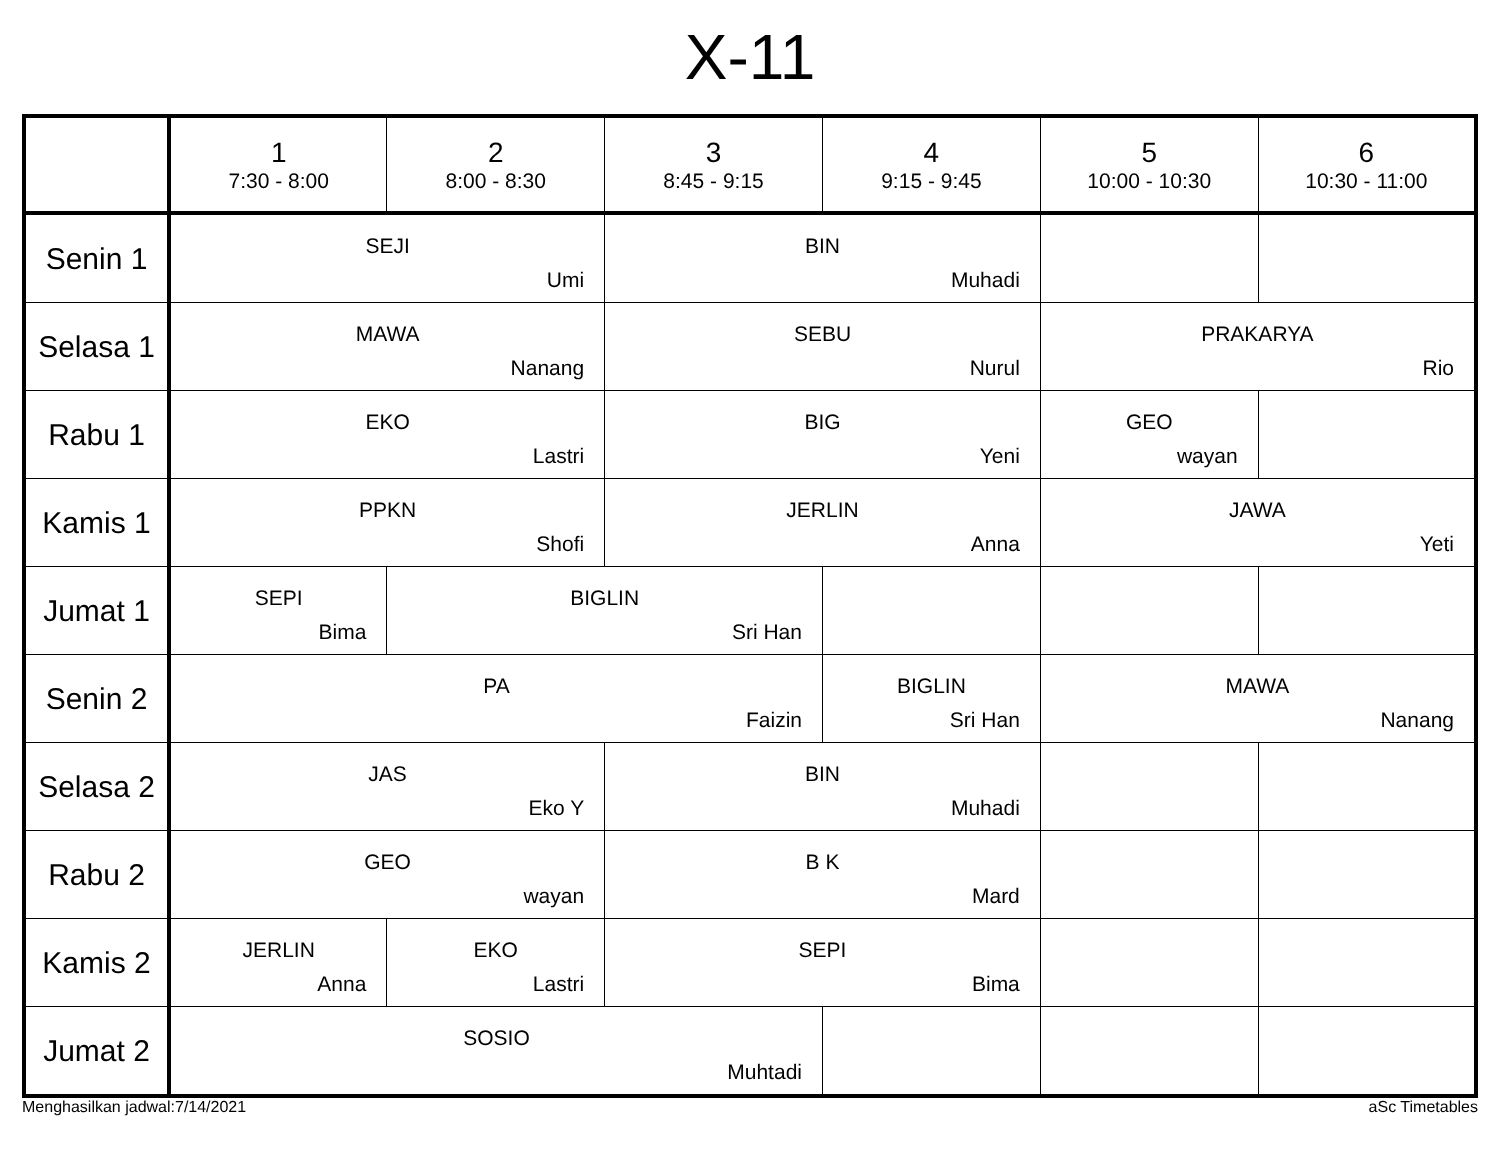X-11
| | 1 7:30 - 8:00 | 2 8:00 - 8:30 | 3 8:45 - 9:15 | 4 9:15 - 9:45 | 5 10:00 - 10:30 | 6 10:30 - 11:00 |
| --- | --- | --- | --- | --- | --- | --- |
| Senin 1 | SEJI Umi | | BIN Muhadi | | | |
| Selasa 1 | MAWA Nanang | | SEBU Nurul | | PRAKARYA Rio | |
| Rabu 1 | EKO Lastri | | BIG Yeni | | GEO wayan | |
| Kamis 1 | PPKN Shofi | | JERLIN Anna | | JAWA Yeti | |
| Jumat 1 | SEPI Bima | BIGLIN Sri Han | | | | |
| Senin 2 | PA Faizin | | | BIGLIN Sri Han | MAWA Nanang | |
| Selasa 2 | JAS Eko Y | | BIN Muhadi | | | |
| Rabu 2 | GEO wayan | | B K Mard | | | |
| Kamis 2 | JERLIN Anna | EKO Lastri | SEPI Bima | | | |
| Jumat 2 | SOSIO Muhtadi | | | | | |
Menghasilkan jadwal:7/14/2021 aSc Timetables